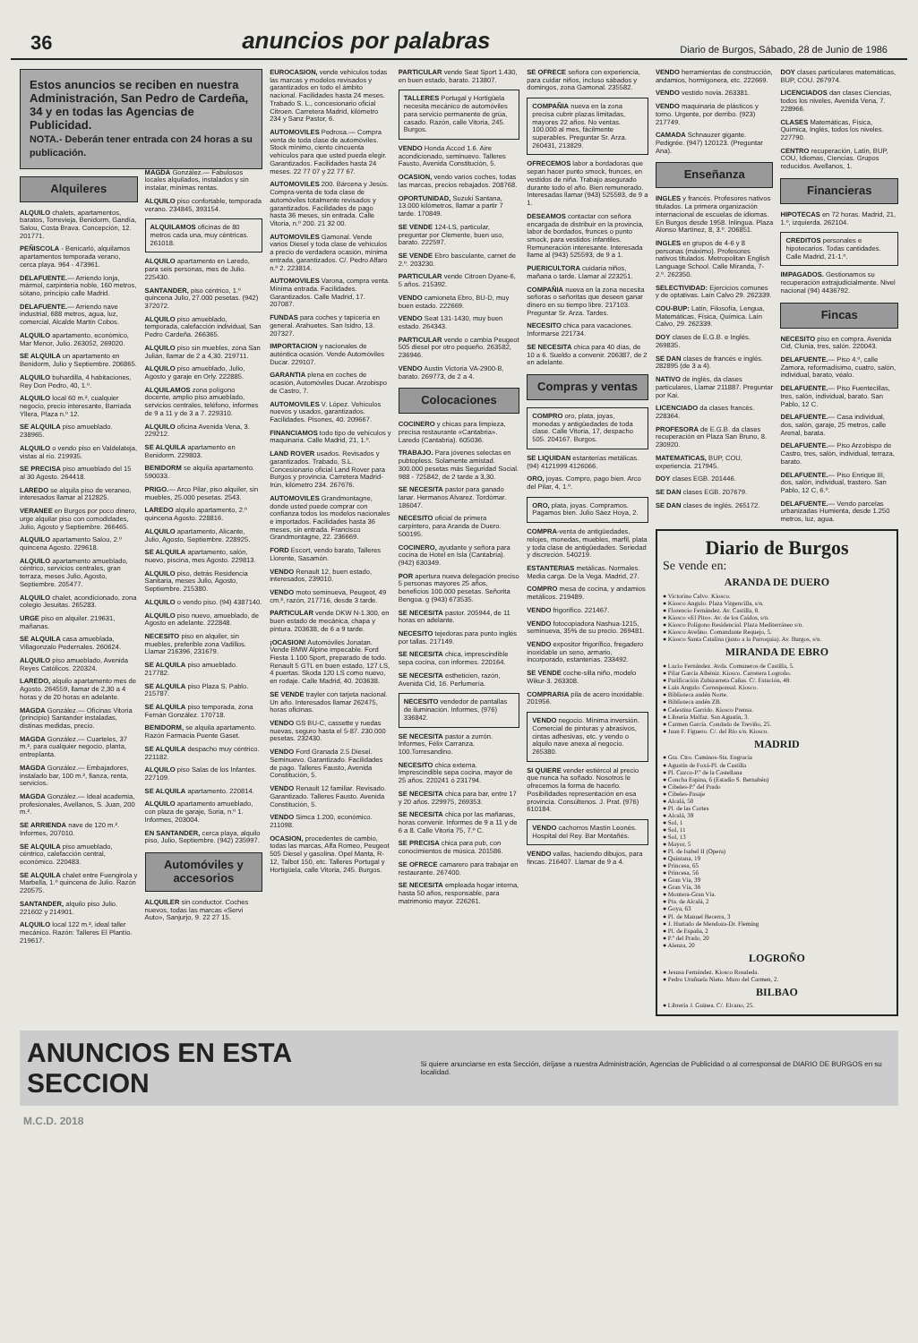36 anuncios por palabras Diario de Burgos, Sábado, 28 de Junio de 1986
Estos anuncios se reciben en nuestra Administración, San Pedro de Cardeña, 34 y en todas las Agencias de Publicidad.
NOTA.- Deberán tener entrada con 24 horas a su publicación.
Alquileres
ALQUILO chalets, apartamentos, baratos, Torrevieja, Benidorm, Gandía, Salou, Costa Brava. Concepción, 12. 201771.
PEÑISCOLA - Benicarló, alquilamos apartamentos temporada verano, cerca playa. 964 - 473961.
DELAFUENTE.— Arriendo lonja, mármol, carpintería noble, 160 metros, sótano, principio calle Madrid.
DELAFUENTE.— Arriendo nave industrial, 688 metros, agua, luz, comercial, Alcalde Martín Cobos.
ALQUILO apartamento, económico, Mar Menor, Julio. 263052, 269020.
SE ALQUILA un apartamento en Benidorm, Julio y Septiembre. 206865.
ALQUILO buhardilla, 4 habitaciones, Rey Don Pedro, 40, 1.º.
ALQUILO local 60 m.², cualquier negocio, precio interesante, Barriada Yllera, Plaza n.º 12.
SE ALQUILA piso amueblado. 238965.
ALQUILO o vendo piso en Valdelateja, vistas al río. 219935.
SE PRECISA piso amueblado del 15 al 30 Agosto. 264418.
LAREDO se alquila piso de veraneo, interesados llamar al 212825.
VERANEE en Burgos por poco dinero, urge alquilar piso con comodidades, Julio, Agosto y Septiembre. 266465.
ALQUILO apartamento Salou, 2.º quincena Agosto. 229618.
ALQUILO apartamento amueblado, céntrico, servicios centrales, gran terraza, meses Julio, Agosto, Septiembre. 205477.
ALQUILO chalet, acondicionado, zona colegio Jesuitas. 265283.
URGE piso en alquiler. 219631, mañanas.
SE ALQUILA casa amueblada, Villagonzalo Pedernales. 260624.
ALQUILO piso amueblado, Avenida Reyes Católicos. 220324.
LAREDO, alquilo apartamento mes de Agosto. 264559, llamar de 2,30 a 4 horas y de 20 horas en adelante.
MAGDA González.— Oficinas Vitoria (principio) Santander instaladas, distinas medidas, precio.
MAGDA González.— Cuarteles, 37 m.², para cualquier negocio, planta, entreplanta.
MAGDA González.— Embajadores, instalado bar, 100 m.², fianza, renta, servicios.
MAGDA González.— Ideal academia, profesionales, Avellanos, S. Juan, 200 m.².
SE ARRIENDA nave de 120 m.². Informes, 207010.
SE ALQUILA piso amueblado, céntrico, calefacción central, económico. 220483.
SE ALQUILA chalet entre Fuengirola y Marbella, 1.º quincena de Julio. Razón 220575.
SANTANDER, alquilo piso Julio. 221602 y 214901.
ALQUILO local 122 m.², ideal taller mecánico. Razón: Talleres El Plantío. 219617.
MAGDA González.— Fabulosos locales alquilados, instalados y sin instalar, mínimas rentas.
ALQUILO piso confortable, temporada verano. 234845, 393154.
ALQUILAMOS oficinas de 80 metros cada una, muy céntricas. 261018.
ALQUILO apartamento en Laredo, para seis personas, mes de Julio. 225430.
SANTANDER, piso céntrico, 1.º quincena Julio, 27.000 pesetas. (942) 372072.
ALQUILO piso amueblado, temporada, calefacción individual, San Pedro Cardeña. 266365.
ALQUILO piso sin muebles, zona San Julián, llamar de 2 a 4,30. 219711.
ALQUILO piso amueblado, Julio, Agosto y garaje en Orly. 222885.
ALQUILAMOS zona polígono docente, amplio piso amueblado, servicios centrales, teléfono, informes de 9 a 11 y de 3 a 7. 229310.
ALQUILO oficina Avenida Vena, 3. 229212.
SE ALQUILA apartamento en Benidorm. 229803.
BENIDORM se alquila apartamento. 590033.
PRIGO.— Arco Pilar, piso alquiler, sin muebles, 25.000 pesetas. 2543.
LAREDO alquilo apartamento, 2.º quincena Agosto. 228816.
ALQUILO apartamento, Alicante, Julio, Agosto, Septiembre. 228925.
SE ALQUILA apartamento, salón, nuevo, piscina, mes Agosto. 229813.
ALQUILO piso, detrás Residencia Sanitaria, meses Julio, Agosto, Septiembre. 215380.
ALQUILO o vendo piso. (94) 4387140.
ALQUILO piso nuevo, amueblado, de Agosto en adelante. 222848.
NECESITO piso en alquiler, sin muebles, preferible zona Vadillos. Llamar 216396, 231679.
SE ALQUILA piso amueblado. 217782.
SE ALQUILA piso Plaza S. Pablo. 215787.
SE ALQUILA piso temporada, zona Fernán González. 170718.
BENIDORM, se alquila apartamento. Razón Farmacia Puente Gaset.
SE ALQUILA despacho muy céntrico. 221182.
ALQUILO piso Salas de los Infantes. 227109.
SE ALQUILA apartamento. 220814.
ALQUILO apartamento amueblado, con plaza de garaje, Soria, n.º 1. Informes, 203004.
EN SANTANDER, cerca playa, alquilo piso, Julio, Septiembre. (942) 235997.
Automóviles y accesorios
ALQUILER sin conductor. Coches nuevos, todas las marcas «Servi Auto», Sanjurjo, 9. 22 27 15.
EUROCASION, vende vehículos todas las marcas y modelos revisados y garantizados en todo el ámbito nacional. Facilidades hasta 24 meses. Trabado S. L., concesionario oficial Citroen. Carretera Madrid, kilómetro 234 y Sanz Pastor, 6.
AUTOMOVILES Pedrosa.— Compra venta de toda clase de automóviles. Stock mínimo, ciento cincuenta vehículos para que usted pueda elegir. Garantizados. Facilidades hasta 24 meses. 22 77 07 y 22 77 67.
AUTOMOVILES 200. Bárcena y Jesús. Compra-venta de toda clase de automóviles totalmente revisados y garantizados. Facilidades de pago hasta 36 meses, sin entrada. Calle Vitoria, n.º 200. 21 32 00.
AUTOMOVILES Gamonal. Vende varios Diesel y toda clase de vehículos a precio de verdadera ocasión, mínima entrada, garantizados. C/. Pedro Alfaro n.º 2. 223814.
AUTOMOVILES Varona, compra venta. Mínima entrada. Facilidades. Garantizados. Calle Madrid, 17. 207087.
FUNDAS para coches y tapicería en general. Arahuetes. San Isidro, 13. 207327.
IMPORTACION y nacionales de auténtica ocasión. Vende Automóviles Ducar. 229107.
GARANTIA plena en coches de ocasión, Automóviles Ducar. Arzobispo de Castro, 7.
AUTOMOVILES V. López. Vehículos nuevos y usados, garantizados. Facilidades. Pisones, 40. 209667.
FINANCIAMOS todo tipo de vehículos y maquinaria. Calle Madrid, 21, 1.º.
LAND ROVER usados. Revisados y garantizados. Trabado, S.L. Concesionario oficial Land Rover para Burgos y provincia. Carretera Madrid-Irún, kilómetro 234. 267676.
AUTOMOVILES Grandmontagne, donde usted puede comprar con confianza todos los modelos nacionales e importados. Facilidades hasta 36 meses, sin entrada. Francisco Grandmontagne, 22. 236669.
FORD Escort, vendo barato, Talleres Llorente, Sasamón.
VENDO Renault 12, buen estado, interesados, 239010.
VENDO moto seminueva, Peugeot, 49 cm.³, razón, 217716, desde 3 tarde.
PARTICULAR vende DKW N-1.300, en buen estado de mecánica, chapa y pintura. 203638, de 6 a 9 tarde.
¡OCASION! Automóviles Jonatan. Vende BMW Alpine impecable. Ford Fiesta 1.100 Sport, preparado de todo. Renault 5 GTL en buen estado, 127 LS, 4 puertas. Skoda 120 LS como nuevo, en rodaje. Calle Madrid, 40. 203638.
SE VENDE trayler con tarjeta nacional. Un año. Interesados llamar 262475, horas oficinas.
VENDO GS BU-C, cassette y ruedas nuevas, seguro hasta el 5-87. 230.000 pesetas. 232430.
VENDO Ford Granada 2.5 Diesel. Seminuevo. Garantizado. Facilidades de pago. Talleres Fausto, Avenida Constitución, 5.
VENDO Renault 12 familiar. Revisado. Garantizado. Talleres Fausto. Avenida Constitución, 5.
VENDO Simca 1.200, económico. 211098.
OCASION, procedentes de cambio, todas las marcas, Alfa Romeo, Peugeot 505 Diesel y gasolina. Opel Manta, R-12, Talbot 150, etc. Talleres Portugal y Hortigüela, calle Vitoria, 245. Burgos.
PARTICULAR vende Seat Sport 1.430, en buen estado, barato. 213807.
TALLERES Portugal y Hortigüela necesita mecánico de automóviles para servicio permanente de grúa, casado. Razón, calle Vitoria, 245. Burgos.
VENDO Honda Accod 1.6. Aire acondicionado, seminuevo. Talleres Fausto, Avenida Constitución, 5.
OCASION, vendo varios coches, todas las marcas, precios rebajados. 208768.
OPORTUNIDAD, Suzuki Santana, 13.000 kilómetros, llamar a partir 7 tarde. 170849.
SE VENDE 124-LS, particular, preguntar por Clemente, buen uso, barato. 222597.
SE VENDE Ebro basculante, carnet de 2.º. 203230.
PARTICULAR vende Citroen Dyane-6, 5 años. 215392.
VENDO camioneta Ebro, BU-D, muy buen estado. 222669.
VENDO Seat 131-1430, muy buen estado. 264343.
PARTICULAR vende o cambia Peugeot 505 diesel por otro pequeño. 263582, 236946.
VENDO Austin Victoria VA-2900-B, barato. 269773, de 2 a 4.
Colocaciones
COCINERO y chicas para limpieza, precisa restaurante «Cantabria». Laredo (Cantabria). 605036.
TRABAJO. Para jóvenes selectas en pubtopless. Solamente amistad. 300.000 pesetas más Seguridad Social. 988 - 725842, de 2 tarde a 3,30.
SE NECESITA pastor para ganado lanar. Hermanos Alvarez. Tordómar. 186047.
NECESITO oficial de primera carpintero, para Aranda de Duero. 500195.
COCINERO, ayudante y señora para cocina de Hotel en Isla (Cantabria). (942) 630349.
POR apertura nueva delegación preciso 5 personas mayores 25 años, beneficios 100.000 pesetas. Señorita Bengoa. g (943) 673535.
SE NECESITA pastor. 205944, de 11 horas en adelante.
NECESITO tejedoras para punto inglés por tallas. 217149.
SE NECESITA chica, imprescindible sepa cocina, con informes. 220164.
SE NECESITA estheticien, razón, Avenida Cid, 16. Perfumería.
NECESITO vendedor de pantallas de iluminación. Informes, (976) 336842.
SE NECESITA pastor a zurrón. Informes, Félix Carranza. 100.Torresandino.
NECESITO chica externa. Imprescindible sepa cocina, mayor de 25 años. 220241 ó 231794.
SE NECESITA chica para bar, entre 17 y 20 años. 229975, 269353.
SE NECESITA chica por las mañanas, horas convenir. Informes de 9 a 11 y de 6 a 8. Calle Vitoria 75, 7.º C.
SE PRECISA chica para pub, con conocimientos de música. 201586.
SE OFRECE camarero para trabajar en restaurante. 267400.
SE NECESITA empleada hogar interna, hasta 50 años, responsable, para matrimonio mayor. 226261.
SE OFRECE señora con experiencia, para cuidar niños, incluso sábados y domingos, zona Gamonal. 235582.
COMPAÑIA nueva en la zona precisa cubrir plazas limitadas, mayores 22 años. No ventas. 100.000 al mes, fácilmente superables. Preguntar Sr. Arza. 260431, 213829.
OFRECEMOS labor a bordadoras que sepan hacer punto smock, frunces, en vestidos de niña. Trabajo asegurado durante todo el año. Bien remunerado. Interesadas llamar (943) 525593, de 9 a 1.
DESEAMOS contactar con señora encargada de distribuir en la provincia, labor de bordados, frunces o punto smock, para vestidos infantiles. Remuneración interesante. Interesada llame al (943) 525593, de 9 a 1.
PUERICULTORA cuidaría niños, mañana o tarde. Llamar al 223251.
COMPAÑIA nueva en la zona necesita señoras o señoritas que deseen ganar dinero en su tiempo libre. 217103. Preguntar Sr. Arza. Tardes.
NECESITO chica para vacaciones. Informarse 221734.
SE NECESITA chica para 40 días, de 10 a 6. Sueldo a convenir. 206387, de 2 en adelante.
Compras y ventas
COMPRO oro, plata, joyas, monedas y antigüedades de toda clase. Calle Vitoria, 17, despacho 505. 204167. Burgos.
SE LIQUIDAN estanterías metálicas. (94) 4121999 4126066.
ORO, joyas. Compro, pago bien. Arco del Pilar, 4, 1.º.
ORO, plata, joyas. Compramos. Pagamos bien. Julio Sáez Hoya, 2.
COMPRA-venta de antigüedades, relojes, monedas, muebles, marfil, plata y toda clase de antigüedades. Seriedad y discreción. 540219.
ESTANTERIAS metálicas. Normales. Media carga. De la Vega. Madrid, 27.
COMPRO mesa de cocina, y andamios metálicos. 219489.
VENDO frigorífico. 221467.
VENDO fotocopiadora Nashua-1215, seminueva, 35% de su precio. 269481.
VENDO expositor frigorífico, fregadero inoxidable un seno, armario, incorporado, estanterías. 233492.
SE VENDE coche-silla niño, modelo Wikur-3. 263308.
COMPRARIA pila de acero inoxidable. 201956.
VENDO negocio. Mínima inversión. Comercial de pinturas y abrasivos, cintas adhesivas, etc. y vendo o alquilo nave anexa al negocio. 265380.
SI QUIERE vender estiércol al precio que nunca ha soñado. Nosotros le ofrecemos la forma de hacerlo. Posibilidades representación en esa provincia. Consúltenos. J. Prat. (976) 610184.
VENDO cachorros Mastín Leonés. Hospital del Rey. Bar Montañés.
VENDO vallas, haciendo dibujos, para fincas. 216407. Llamar de 9 a 4.
VENDO herramientas de construcción, andamios, hormigonera, etc. 222669.
VENDO vestido novia. 263381.
VENDO maquinaria de plásticos y torno. Urgente, por derribo. (923) 217749.
CAMADA Schnauzer gigante. Pedigrée. (947) 120123. (Preguntar Ana).
Enseñanza
INGLES y francés. Profesores nativos titulados. La primera organización internacional de escuelas de idiomas. En Burgos desde 1958. Inlingua. Plaza Alonso Martínez, 8, 3.º. 206851.
INGLES en grupos de 4-6 y 8 personas (máximo). Profesores nativos titulados. Metropolitan English Language School. Calle Miranda, 7-2.º. 262350.
SELECTIVIDAD: Ejercicios comunes y de optativas. Laín Calvo 29. 262339.
COU-BUP: Latín, Filosofía, Lengua, Matemáticas, Física, Química. Laín Calvo, 29. 262339.
DOY clases de E.G.B. e Inglés. 269835.
SE DAN clases de francés e inglés. 282895 (de 3 a 4).
NATIVO de inglés, da clases particulares, Llamar 211887. Preguntar por Kai.
LICENCIADO da clases francés. 228364.
PROFESORA de E.G.B. da clases recuperación en Plaza San Bruno, 8. 230920.
MATEMATICAS, BUP, COU, experiencia. 217945.
DOY clases EGB. 201446.
SE DAN clases EGB. 207679.
SE DAN clases de inglés. 265172.
DOY clases particulares matemáticas, BUP, COU. 267974.
LICENCIADOS dan clases Ciencias, todos los niveles, Avenida Vena, 7. 228966.
CLASES Matemáticas, Física, Química, Inglés, todos los niveles. 227790.
CENTRO recuperación, Latín, BUP, COU, Idiomas, Ciencias. Grupos reducidos. Avellanos, 1.
Financieras
HIPOTECAS en 72 horas. Madrid, 21, 1.º, izquierda. 262104.
CREDITOS personales e hipotecarios. Todas cantidades. Calle Madrid, 21-1.º.
IMPAGADOS. Gestionamos su recuperación extrajudicialmente. Nivel nacional (94) 4436792.
Fincas
NECESITO piso en compra. Avenida Cid, Clunia, tres, salón. 220043.
DELAFUENTE.— Piso 4.º, calle Zamora, reformadísimo, cuatro, salón, individual, barato, véalo.
DELAFUENTE.— Piso Fuentecillas, tres, salón, individual, barato. San Pablo, 12 C.
DELAFUENTE.— Casa individual, dos, salón, garaje, 25 metros, calle Arenal, barata.
DELAFUENTE.— Piso Arzobispo de Castro, tres, salón, individual, terraza, barato.
DELAFUENTE.— Piso Enrique III, dos, salón, individual, trastero. San Pablo, 12 C, 6.º.
DELAFUENTE.— Vendo parcelas urbanizadas Humienta, desde 1.250 metros, luz, agua.
Diario de Burgos
Se vende en:
ARANDA DE DUERO
● Victorino Calvo. Kiosco.
● Kiosco Angulo. Plaza Virgencilla, s/n.
● Florencio Fernández. Av. Castilla, 8.
● Kiosco «El Pito». Av. de los Caídos, s/n.
● Kiosco Polígono Residencial. Plaza Mediterráneo s/n.
● Kiosco Avelino. Comandante Requejo, 5.
● Kiosco Santa Catalina (junto a la Parroquia). Av. Burgos, s/n.
MIRANDA DE EBRO
● Lucio Fernández. Avda. Comuneros de Castilla, 5.
● Pilar García Albéniz. Kiosco. Carretera Logroño.
● Purificación Zubizarreta Cañas. C/. Estación, 48.
● Luis Angulo. Corresponsal. Kiosco.
● Biblioteca andén Norte.
● Biblioteca andén ZB.
● Celestina Garrido. Kiosco Prensa.
● Librería Malfaz. San Agustín, 3.
● Carmen García. Condado de Treviño, 25.
● Juan F. Figuero. C/. del Río s/n. Kiosco.
MADRID
● Gta. Ctro. Caminos-Sta. Engracia
● Agustín de Foxá-Pl. de Castilla
● Pl. Cuzco-P.º de la Castellana
● Concha Espina, 6 (Estadio S. Bernabéu)
● Cibeles-P.º del Prado
● Cibeles-Pasaje
● Alcalá, 50
● Pl. de las Cortes
● Alcalá, 39
● Sol, 1
● Sol, 11
● Sol, 13
● Mayor, 5
● Pl. de Isabel II (Opera)
● Quintana, 19
● Princesa, 65
● Princesa, 56
● Gran Vía, 39
● Gran Vía, 38
● Montera-Gran Vía.
● Pta. de Alcalá, 2
● Goya, 63
● Pl. de Manuel Becerra, 3
● J. Hurtado de Mendoza-Dr. Fleming
● Pl. de España, 2
● P.º del Prado, 20
● Alenza, 20
LOGROÑO
● Jesusa Fernández. Kiosco Rosaleda.
● Pedro Uruñuela Nieto. Muro del Carmen, 2.
BILBAO
● Librería J. Guinea. C/. Elcano, 25.
ANUNCIOS EN ESTA SECCION Si quiere anunciarse en esta Sección, diríjase a nuestra Administración, Agencias de Publicidad o al corresponsal de DIARIO DE BURGOS en su localidad.
M.C.D. 2018